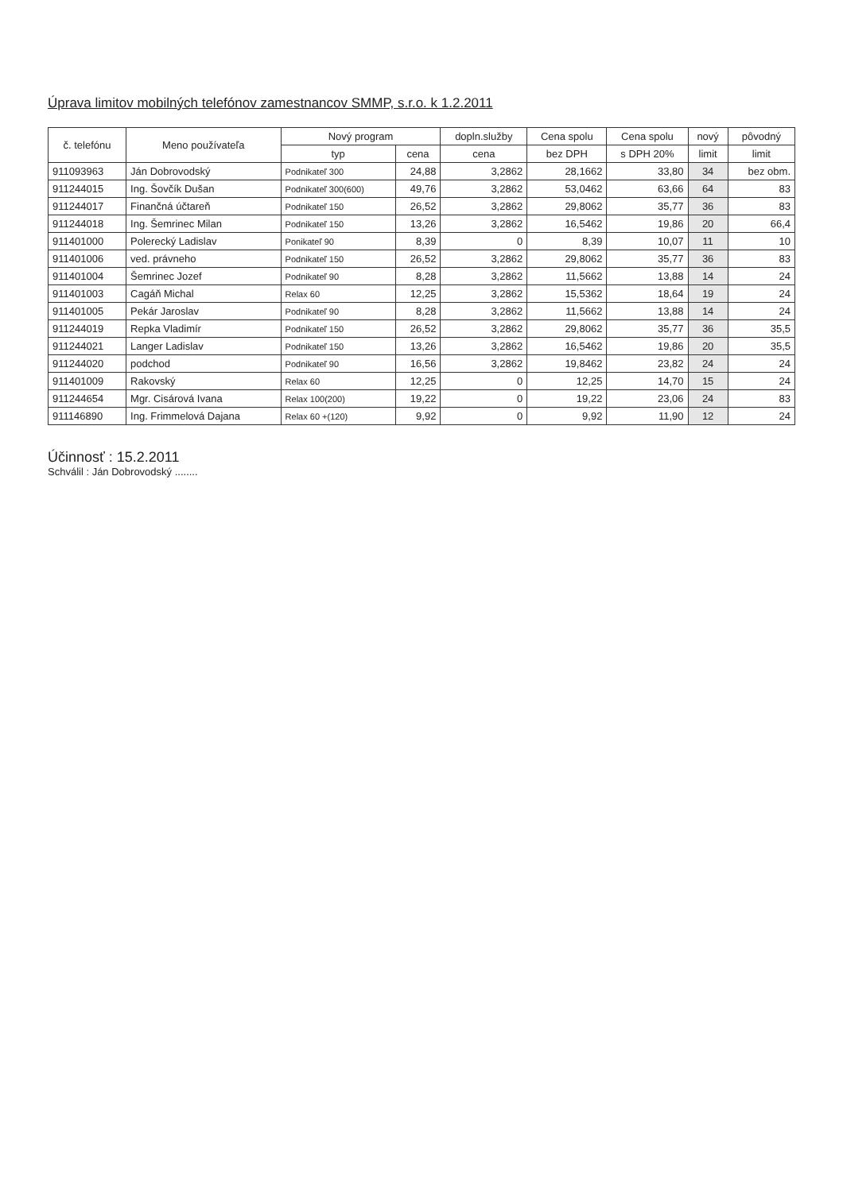Úprava limitov mobilných telefónov zamestnancov SMMP, s.r.o. k 1.2.2011
| č. telefónu | Meno používateľa | Nový program | | dopln.služby | Cena spolu | Cena spolu | nový | pôvodný |
| --- | --- | --- | --- | --- | --- | --- | --- | --- |
| | | typ | cena | cena | bez DPH | s DPH 20% | limit | limit |
| 911093963 | Ján Dobrovodský | Podnikateľ 300 | 24,88 | 3,2862 | 28,1662 | 33,80 | 34 | bez obm. |
| 911244015 | Ing. Šovčík Dušan | Podnikateľ 300(600) | 49,76 | 3,2862 | 53,0462 | 63,66 | 64 | 83 |
| 911244017 | Finančná účtareň | Podnikateľ 150 | 26,52 | 3,2862 | 29,8062 | 35,77 | 36 | 83 |
| 911244018 | Ing. Šemrinec Milan | Podnikateľ 150 | 13,26 | 3,2862 | 16,5462 | 19,86 | 20 | 66,4 |
| 911401000 | Polerecký Ladislav | Ponikateľ 90 | 8,39 | 0 | 8,39 | 10,07 | 11 | 10 |
| 911401006 | ved. právneho | Podnikateľ 150 | 26,52 | 3,2862 | 29,8062 | 35,77 | 36 | 83 |
| 911401004 | Šemrinec Jozef | Podnikateľ 90 | 8,28 | 3,2862 | 11,5662 | 13,88 | 14 | 24 |
| 911401003 | Cagáň Michal | Relax 60 | 12,25 | 3,2862 | 15,5362 | 18,64 | 19 | 24 |
| 911401005 | Pekár Jaroslav | Podnikateľ 90 | 8,28 | 3,2862 | 11,5662 | 13,88 | 14 | 24 |
| 911244019 | Repka Vladimír | Podnikateľ 150 | 26,52 | 3,2862 | 29,8062 | 35,77 | 36 | 35,5 |
| 911244021 | Langer Ladislav | Podnikateľ 150 | 13,26 | 3,2862 | 16,5462 | 19,86 | 20 | 35,5 |
| 911244020 | podchod | Podnikateľ 90 | 16,56 | 3,2862 | 19,8462 | 23,82 | 24 | 24 |
| 911401009 | Rakovský | Relax 60 | 12,25 | 0 | 12,25 | 14,70 | 15 | 24 |
| 911244654 | Mgr. Cisárová Ivana | Relax 100(200) | 19,22 | 0 | 19,22 | 23,06 | 24 | 83 |
| 911146890 | Ing. Frimmelová Dajana | Relax 60 +(120) | 9,92 | 0 | 9,92 | 11,90 | 12 | 24 |
Účinnosť : 15.2.2011
Schválil : Ján Dobrovodský ........